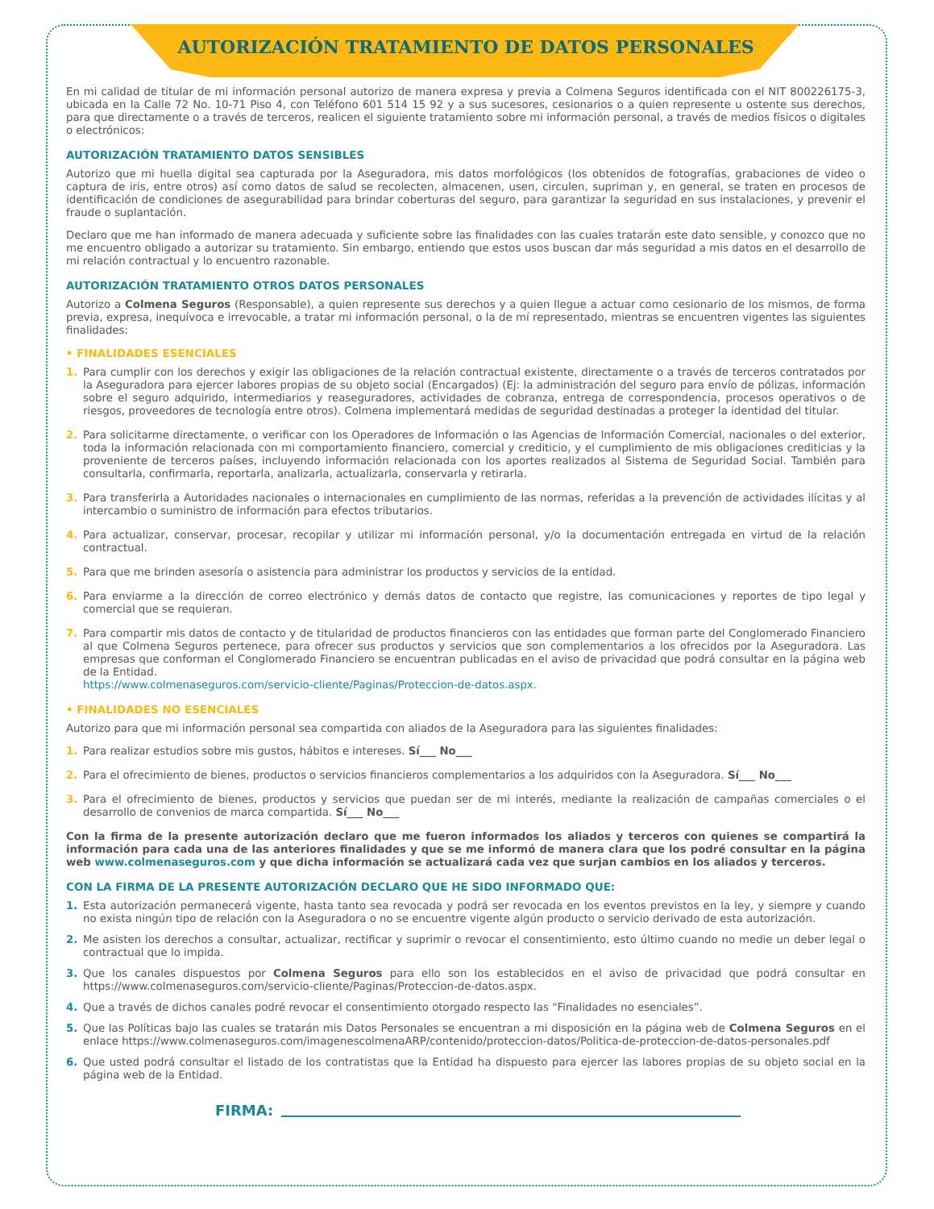AUTORIZACIÓN TRATAMIENTO DE DATOS PERSONALES
En mi calidad de titular de mi información personal autorizo de manera expresa y previa a Colmena Seguros identificada con el NIT 800226175-3, ubicada en la Calle 72 No. 10-71 Piso 4, con Teléfono 601 514 15 92 y a sus sucesores, cesionarios o a quien represente u ostente sus derechos, para que directamente o a través de terceros, realicen el siguiente tratamiento sobre mi información personal, a través de medios físicos o digitales o electrónicos:
AUTORIZACIÓN TRATAMIENTO DATOS SENSIBLES
Autorizo que mi huella digital sea capturada por la Aseguradora, mis datos morfológicos (los obtenidos de fotografías, grabaciones de video o captura de iris, entre otros) así como datos de salud se recolecten, almacenen, usen, circulen, supriman y, en general, se traten en procesos de identificación de condiciones de asegurabilidad para brindar coberturas del seguro, para garantizar la seguridad en sus instalaciones, y prevenir el fraude o suplantación.
Declaro que me han informado de manera adecuada y suficiente sobre las finalidades con las cuales tratarán este dato sensible, y conozco que no me encuentro obligado a autorizar su tratamiento. Sin embargo, entiendo que estos usos buscan dar más seguridad a mis datos en el desarrollo de mi relación contractual y lo encuentro razonable.
AUTORIZACIÓN TRATAMIENTO OTROS DATOS PERSONALES
Autorizo a Colmena Seguros (Responsable), a quien represente sus derechos y a quien llegue a actuar como cesionario de los mismos, de forma previa, expresa, inequívoca e irrevocable, a tratar mi información personal, o la de mí representado, mientras se encuentren vigentes las siguientes finalidades:
• FINALIDADES ESENCIALES
1. Para cumplir con los derechos y exigir las obligaciones de la relación contractual existente, directamente o a través de terceros contratados por la Aseguradora para ejercer labores propias de su objeto social (Encargados) (Ej: la administración del seguro para envío de pólizas, información sobre el seguro adquirido, intermediarios y reaseguradores, actividades de cobranza, entrega de correspondencia, procesos operativos o de riesgos, proveedores de tecnología entre otros). Colmena implementará medidas de seguridad destinadas a proteger la identidad del titular.
2. Para solicitarme directamente, o verificar con los Operadores de Información o las Agencias de Información Comercial, nacionales o del exterior, toda la información relacionada con mi comportamiento financiero, comercial y crediticio, y el cumplimiento de mis obligaciones crediticias y la proveniente de terceros países, incluyendo información relacionada con los aportes realizados al Sistema de Seguridad Social. También para consultarla, confirmarla, reportarla, analizarla, actualizarla, conservarla y retirarla.
3. Para transferirla a Autoridades nacionales o internacionales en cumplimiento de las normas, referidas a la prevención de actividades ilícitas y al intercambio o suministro de información para efectos tributarios.
4. Para actualizar, conservar, procesar, recopilar y utilizar mi información personal, y/o la documentación entregada en virtud de la relación contractual.
5. Para que me brinden asesoría o asistencia para administrar los productos y servicios de la entidad.
6. Para enviarme a la dirección de correo electrónico y demás datos de contacto que registre, las comunicaciones y reportes de tipo legal y comercial que se requieran.
7. Para compartir mis datos de contacto y de titularidad de productos financieros con las entidades que forman parte del Conglomerado Financiero al que Colmena Seguros pertenece, para ofrecer sus productos y servicios que son complementarios a los ofrecidos por la Aseguradora. Las empresas que conforman el Conglomerado Financiero se encuentran publicadas en el aviso de privacidad que podrá consultar en la página web de la Entidad.
https://www.colmenaseguros.com/servicio-cliente/Paginas/Proteccion-de-datos.aspx.
• FINALIDADES NO ESENCIALES
Autorizo para que mi información personal sea compartida con aliados de la Aseguradora para las siguientes finalidades:
1. Para realizar estudios sobre mis gustos, hábitos e intereses. Sí___ No___
2. Para el ofrecimiento de bienes, productos o servicios financieros complementarios a los adquiridos con la Aseguradora. Sí___ No___
3. Para el ofrecimiento de bienes, productos y servicios que puedan ser de mi interés, mediante la realización de campañas comerciales o el desarrollo de convenios de marca compartida. Sí___ No___
Con la firma de la presente autorización declaro que me fueron informados los aliados y terceros con quienes se compartirá la información para cada una de las anteriores finalidades y que se me informó de manera clara que los podré consultar en la página web www.colmenaseguros.com y que dicha información se actualizará cada vez que surjan cambios en los aliados y terceros.
CON LA FIRMA DE LA PRESENTE AUTORIZACIÓN DECLARO QUE HE SIDO INFORMADO QUE:
1. Esta autorización permanecerá vigente, hasta tanto sea revocada y podrá ser revocada en los eventos previstos en la ley, y siempre y cuando no exista ningún tipo de relación con la Aseguradora o no se encuentre vigente algún producto o servicio derivado de esta autorización.
2. Me asisten los derechos a consultar, actualizar, rectificar y suprimir o revocar el consentimiento, esto último cuando no medie un deber legal o contractual que lo impida.
3. Que los canales dispuestos por Colmena Seguros para ello son los establecidos en el aviso de privacidad que podrá consultar en https://www.colmenaseguros.com/servicio-cliente/Paginas/Proteccion-de-datos.aspx.
4. Que a través de dichos canales podré revocar el consentimiento otorgado respecto las “Finalidades no esenciales”.
5. Que las Políticas bajo las cuales se tratarán mis Datos Personales se encuentran a mi disposición en la página web de Colmena Seguros en el enlace https://www.colmenaseguros.com/imagenescolmenaARP/contenido/proteccion-datos/Politica-de-proteccion-de-datos-personales.pdf
6. Que usted podrá consultar el listado de los contratistas que la Entidad ha dispuesto para ejercer las labores propias de su objeto social en la página web de la Entidad.
FIRMA: